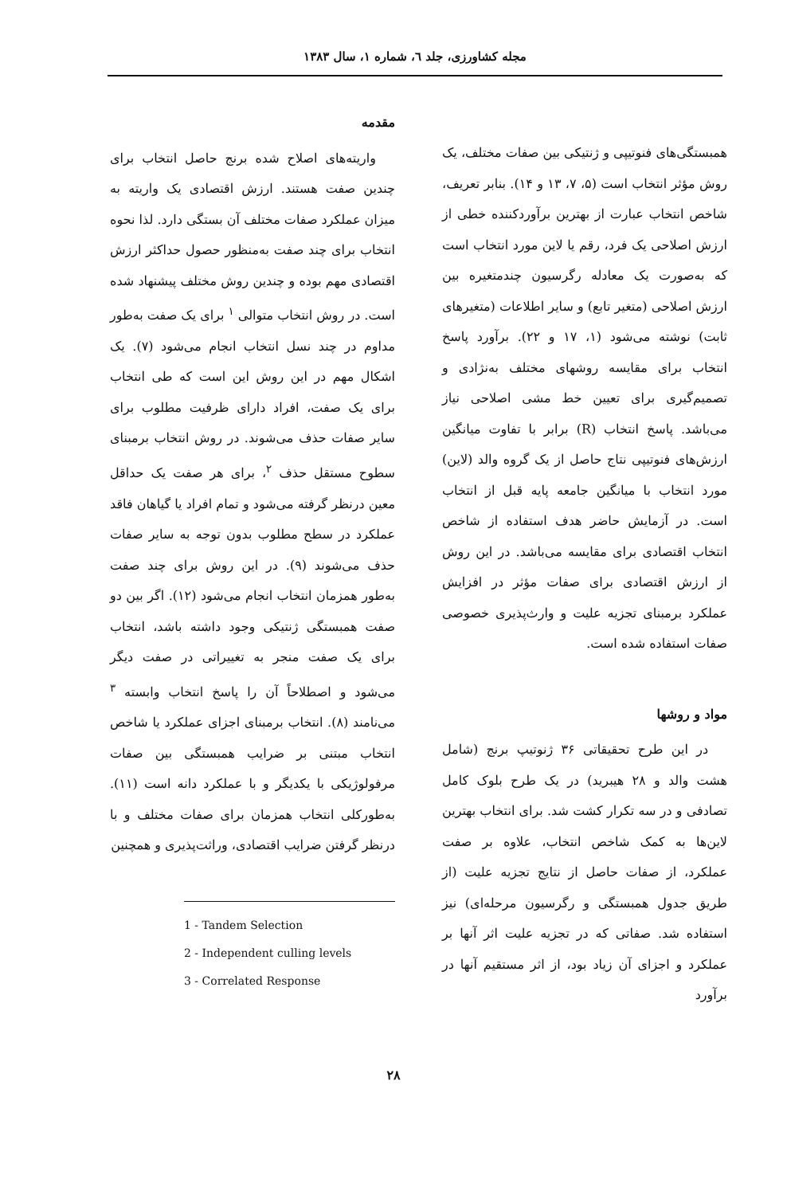مجله کشاورزی، جلد ٦، شماره ۱، سال ۱۳۸۳
مقدمه
واریته‌های اصلاح شده برنج حاصل انتخاب برای چندین صفت هستند. ارزش اقتصادی یک واریته به میزان عملکرد صفات مختلف آن بستگی دارد. لذا نحوه انتخاب برای چند صفت به‌منظور حصول حداکثر ارزش اقتصادی مهم بوده و چندین روش مختلف پیشنهاد شده است. در روش انتخاب متوالی <sup>۱</sup> برای یک صفت به‌طور مداوم در چند نسل انتخاب انجام می‌شود (۷). یک اشکال مهم در این روش این است که طی انتخاب برای یک صفت، افراد دارای ظرفیت مطلوب برای سایر صفات حذف می‌شوند. در روش انتخاب برمبنای سطوح مستقل حذف <sup>۲</sup>، برای هر صفت یک حداقل معین درنظر گرفته می‌شود و تمام افراد یا گیاهان فاقد عملکرد در سطح مطلوب بدون توجه به سایر صفات حذف می‌شوند (۹). در این روش برای چند صفت به‌طور همزمان انتخاب انجام می‌شود (۱۲). اگر بین دو صفت همبستگی ژنتیکی وجود داشته باشد، انتخاب برای یک صفت منجر به تغییراتی در صفت دیگر می‌شود و اصطلاحاً آن را پاسخ انتخاب وابسته <sup>۳</sup> می‌نامند (۸). انتخاب برمبنای اجزای عملکرد یا شاخص انتخاب مبتنی بر ضرایب همبستگی بین صفات مرفولوژیکی با یکدیگر و با عملکرد دانه است (۱۱). به‌طورکلی انتخاب همزمان برای صفات مختلف و با درنظر گرفتن ضرایب اقتصادی، وراثت‌پذیری و همچنین
1 - Tandem Selection
2 - Independent culling levels
3 - Correlated Response
همبستگی‌های فنوتیپی و ژنتیکی بین صفات مختلف، یک روش مؤثر انتخاب است (۵، ۷، ۱۳ و ۱۴). بنابر تعریف، شاخص انتخاب عبارت از بهترین برآوردکننده خطی از ارزش اصلاحی یک فرد، رقم یا لاین مورد انتخاب است که به‌صورت یک معادله رگرسیون چندمتغیره بین ارزش اصلاحی (متغیر تابع) و سایر اطلاعات (متغیرهای ثابت) نوشته می‌شود (۱، ۱۷ و ۲۲). برآورد پاسخ انتخاب برای مقایسه روشهای مختلف به‌نژادی و تصمیم‌گیری برای تعیین خط مشی اصلاحی نیاز می‌باشد. پاسخ انتخاب (R) برابر با تفاوت میانگین ارزش‌های فنوتیپی نتاج حاصل از یک گروه والد (لاین) مورد انتخاب با میانگین جامعه پایه قبل از انتخاب است. در آزمایش حاضر هدف استفاده از شاخص انتخاب اقتصادی برای مقایسه می‌باشد. در این روش از ارزش اقتصادی برای صفات مؤثر در افزایش عملکرد برمبنای تجزیه علیت و وارث‌پذیری خصوصی صفات استفاده شده است.
مواد و روشها
در این طرح تحقیقاتی ۳۶ ژنوتیپ برنج (شامل هشت والد و ۲۸ هیبرید) در یک طرح بلوک کامل تصادفی و در سه تکرار کشت شد. برای انتخاب بهترین لاین‌ها به کمک شاخص انتخاب، علاوه بر صفت عملکرد، از صفات حاصل از نتایج تجزیه علیت (از طریق جدول همبستگی و رگرسیون مرحله‌ای) نیز استفاده شد. صفاتی که در تجزیه علیت اثر آنها بر عملکرد و اجزای آن زیاد بود، از اثر مستقیم آنها در برآورد
۲۸